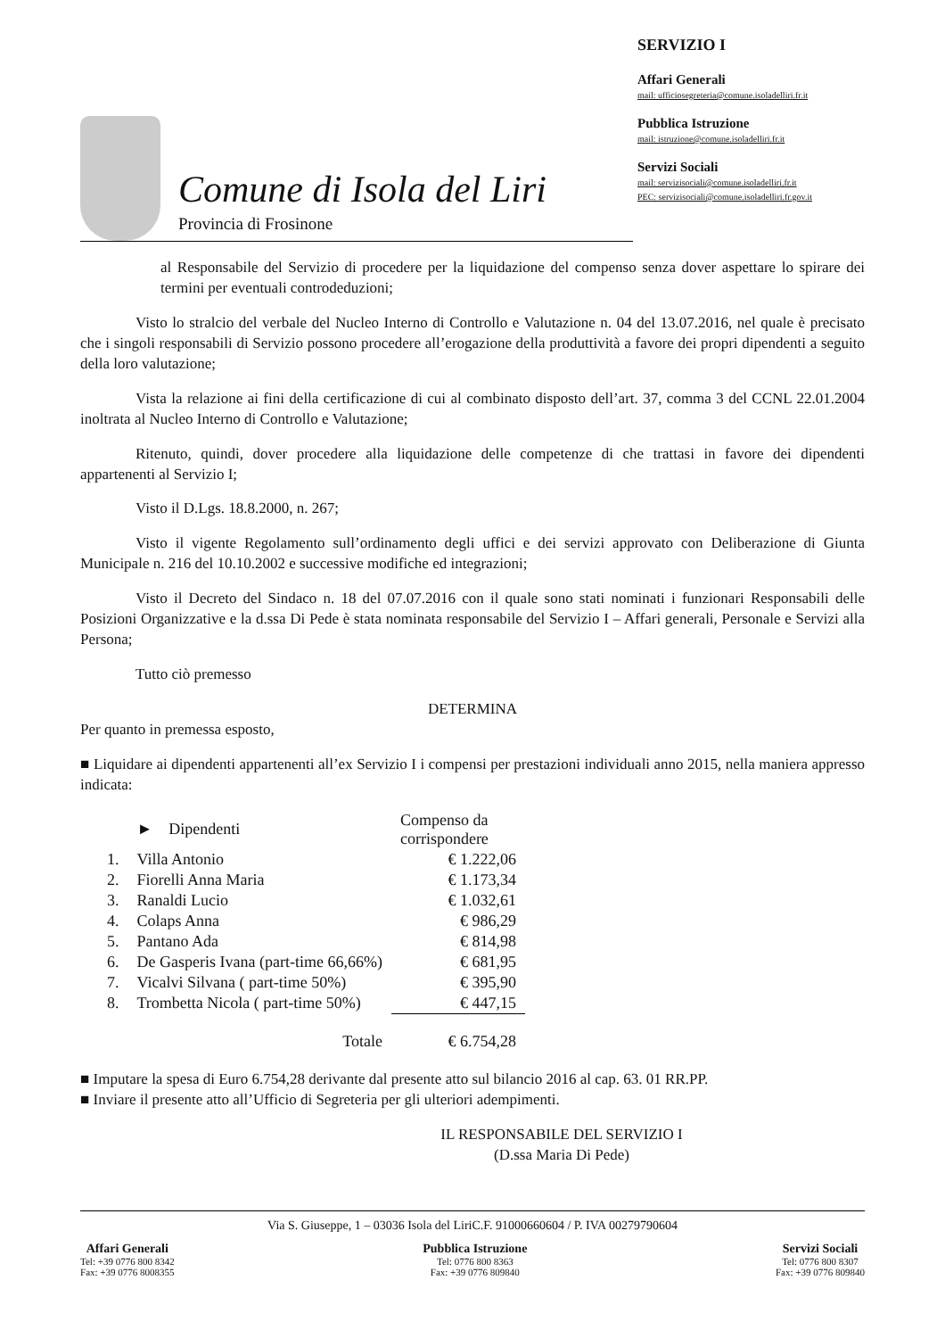Comune di Isola del Liri
Provincia di Frosinone
SERVIZIO I
Affari Generali
mail: ufficiosegreteria@comune.isoladelliri.fr.it
Pubblica Istruzione
mail: istruzione@comune.isoladelliri.fr.it
Servizi Sociali
mail: servizisociali@comune.isoladelliri.fr.it
PEC: servizisociali@comune.isoladelliri.fr.gov.it
al Responsabile del Servizio di procedere per la liquidazione del compenso senza dover aspettare lo spirare dei termini per eventuali controdeduzioni;
Visto lo stralcio del verbale del Nucleo Interno di Controllo e Valutazione n. 04 del 13.07.2016, nel quale è precisato che i singoli responsabili di Servizio possono procedere all’erogazione della produttività a favore dei propri dipendenti a seguito della loro valutazione;
Vista la relazione ai fini della certificazione di cui al combinato disposto dell’art. 37, comma 3 del CCNL 22.01.2004 inoltrata al Nucleo Interno di Controllo e Valutazione;
Ritenuto, quindi, dover procedere alla liquidazione delle competenze di che trattasi in favore dei dipendenti appartenenti al Servizio I;
Visto il D.Lgs. 18.8.2000, n. 267;
Visto il vigente Regolamento sull’ordinamento degli uffici e dei servizi approvato con Deliberazione di Giunta Municipale n. 216 del 10.10.2002 e successive modifiche ed integrazioni;
Visto il Decreto del Sindaco n. 18 del 07.07.2016 con il quale sono stati nominati i funzionari Responsabili delle Posizioni Organizzative e la d.ssa Di Pede è stata nominata responsabile del Servizio I – Affari generali, Personale e Servizi alla Persona;
Tutto ciò premesso
DETERMINA
Per quanto in premessa esposto,
■ Liquidare ai dipendenti appartenenti all’ex Servizio I i compensi per prestazioni individuali anno 2015, nella maniera appresso indicata:
| | ► Dipendenti | Compenso da corrispondere |
| --- | --- | --- |
| 1. | Villa Antonio | € 1.222,06 |
| 2. | Fiorelli Anna Maria | € 1.173,34 |
| 3. | Ranaldi Lucio | € 1.032,61 |
| 4. | Colaps Anna | € 986,29 |
| 5. | Pantano Ada | € 814,98 |
| 6. | De Gasperis Ivana (part-time 66,66%) | € 681,95 |
| 7. | Vicalvi Silvana ( part-time 50%) | € 395,90 |
| 8. | Trombetta Nicola ( part-time 50%) | € 447,15 |
| | Totale | € 6.754,28 |
■ Imputare la spesa di Euro 6.754,28 derivante dal presente atto sul bilancio 2016 al cap. 63. 01 RR.PP.
■ Inviare il presente atto all’Ufficio di Segreteria per gli ulteriori adempimenti.
IL RESPONSABILE DEL SERVIZIO I
(D.ssa Maria Di Pede)
Via S. Giuseppe, 1 – 03036 Isola del LiriC.F. 91000660604 / P. IVA 00279790604
Affari Generali
Tel: +39 0776 800 8342
Fax: +39 0776 8008355
Pubblica Istruzione
Tel: 0776 800 8363
Fax: +39 0776 809840
Servizi Sociali
Tel: 0776 800 8307
Fax: +39 0776 809840